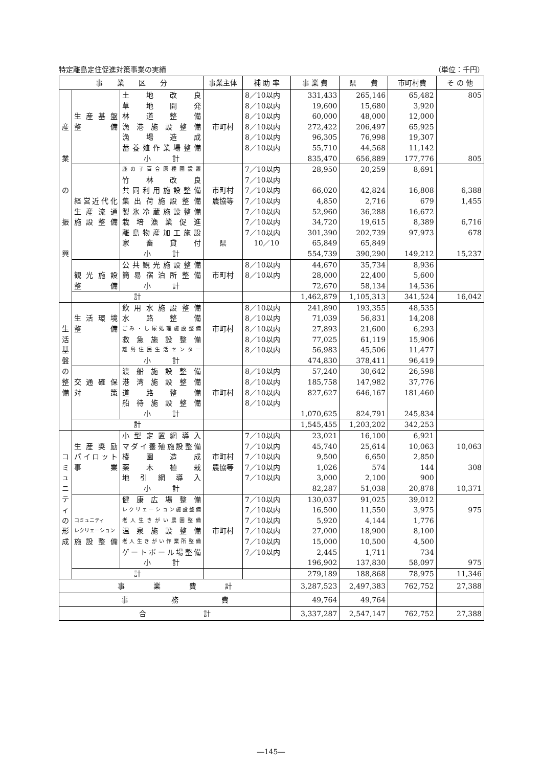特定離島定住促進対策事業の実績 （単位：千円）
| 事 業 区 分 | | | 事業主体 | 補 助 率 | 事 業 費 | 県 費 | 市町村費 | そ の 他 |
| --- | --- | --- | --- | --- | --- | --- | --- | --- |
| | | 土地改良 | | 8／10以内 | 331,433 | 265,146 | 65,482 | 805 |
| | | 草地開発 | | 8／10以内 | 19,600 | 15,680 | 3,920 | |
| | 生産基盤 | 林道整備 | | 8／10以内 | 60,000 | 48,000 | 12,000 | |
| 産 | 整備 | 漁港施設整備 | 市町村 | 8／10以内 | 272,422 | 206,497 | 65,925 | |
| | | 漁場造成 | | 8／10以内 | 96,305 | 76,998 | 19,307 | |
| | | 蓄養殖作業場整備 | | 8／10以内 | 55,710 | 44,568 | 11,142 | |
| 業 | | 小 計 | | | 835,470 | 656,889 | 177,776 | 805 |
| | | 鹿の子百合原種圃設置 | | 7／10以内 | 28,950 | 20,259 | 8,691 | |
| | | 竹林改良 | | 7／10以内 | | | | |
| の | | 共同利用施設整備 | 市町村 | 7／10以内 | 66,020 | 42,824 | 16,808 | 6,388 |
| | 経営近代化 | 集出荷施設整備 | 農協等 | 7／10以内 | 4,850 | 2,716 | 679 | 1,455 |
| | 生産流通 | 製氷冷蔵施設整備 | | 7／10以内 | 52,960 | 36,288 | 16,672 | |
| 振 | 施設整備 | 栽培漁業促進 | | 7／10以内 | 34,720 | 19,615 | 8,389 | 6,716 |
| | | 離島物産加工施設 | | 7／10以内 | 301,390 | 202,739 | 97,973 | 678 |
| | | 家畜貸付 | 県 | 10／10 | 65,849 | 65,849 | | |
| 興 | | 小 計 | | | 554,739 | 390,290 | 149,212 | 15,237 |
| | | 公共観光施設整備 | | 8／10以内 | 44,670 | 35,734 | 8,936 | |
| | 観光施設 | 簡易宿泊所整備 | 市町村 | 8／10以内 | 28,000 | 22,400 | 5,600 | |
| | 整備 | 小 計 | | | 72,670 | 58,134 | 14,536 | |
| | 計 | | | | 1,462,879 | 1,105,313 | 341,524 | 16,042 |
| | | 飲用水施設整備 | | 8／10以内 | 241,890 | 193,355 | 48,535 | |
| | 生活環境 | 水路整備 | | 8／10以内 | 71,039 | 56,831 | 14,208 | |
| 生 | 整備 | ごみ・し尿処理施設整備 | 市町村 | 8／10以内 | 27,893 | 21,600 | 6,293 | |
| 活 | | 救急施設整備 | | 8／10以内 | 77,025 | 61,119 | 15,906 | |
| 基 | | 離島住民生活センター | | 8／10以内 | 56,983 | 45,506 | 11,477 | |
| 盤 | | 小 計 | | | 474,830 | 378,411 | 96,419 | |
| の | | 渡船施設整備 | | 8／10以内 | 57,240 | 30,642 | 26,598 | |
| 整 | 交通確保 | 港湾施設整備 | | 8／10以内 | 185,758 | 147,982 | 37,776 | |
| 備 | 対策 | 道路整備 | 市町村 | 8／10以内 | 827,627 | 646,167 | 181,460 | |
| | | 船待施設整備 | | 8／10以内 | | | | |
| | | 小 計 | | | 1,070,625 | 824,791 | 245,834 | |
| | 計 | | | | 1,545,455 | 1,203,202 | 342,253 | |
| | | 小型定置網導入 | | 7／10以内 | 23,021 | 16,100 | 6,921 | |
| | 生産奨励 | マダイ養殖施設整備 | | 7／10以内 | 45,740 | 25,614 | 10,063 | 10,063 |
| コ | パイロット | 椿園造成 | 市町村 | 7／10以内 | 9,500 | 6,650 | 2,850 | |
| ミ | 事業 | 薬木植栽 | 農協等 | 7／10以内 | 1,026 | 574 | 144 | 308 |
| ュ | | 地引網導入 | | 7／10以内 | 3,000 | 2,100 | 900 | |
| ニ | | 小 計 | | | 82,287 | 51,038 | 20,878 | 10,371 |
| テ | | 健康広場整備 | | 7／10以内 | 130,037 | 91,025 | 39,012 | |
| ィ | | レクリェーション施設整備 | | 7／10以内 | 16,500 | 11,550 | 3,975 | 975 |
| の | コミュニティ | 老人生きがい農園整備 | | 7／10以内 | 5,920 | 4,144 | 1,776 | |
| 形 | レクリェーション | 温泉施設整備 | 市町村 | 7／10以内 | 27,000 | 18,900 | 8,100 | |
| 成 | 施設整備 | 老人生きがい作業所整備 | | 7／10以内 | 15,000 | 10,500 | 4,500 | |
| | | ゲートボール場整備 | | 7／10以内 | 2,445 | 1,711 | 734 | |
| | | 小 計 | | | 196,902 | 137,830 | 58,097 | 975 |
| | 計 | | | | 279,189 | 188,868 | 78,975 | 11,346 |
| 事 業 費 計 | | | | | 3,287,523 | 2,497,383 | 762,752 | 27,388 |
| 事 務 費 | | | | | 49,764 | 49,764 | | |
| 合 計 | | | | | 3,337,287 | 2,547,147 | 762,752 | 27,388 |
―145―